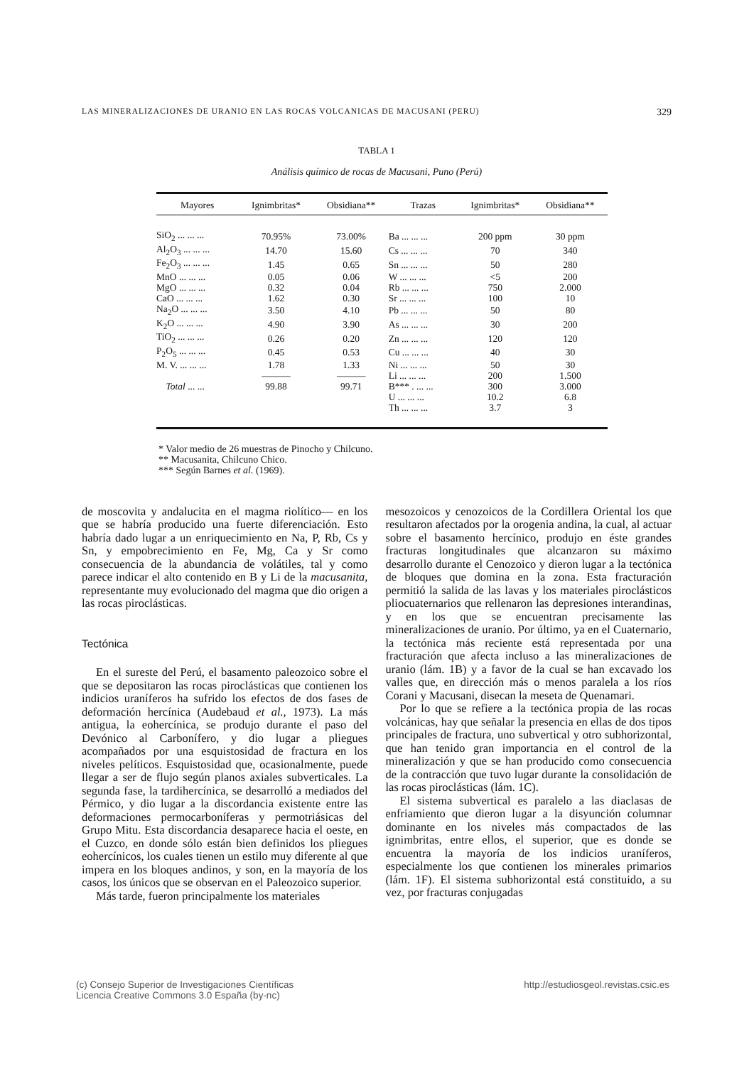LAS MINERALIZACIONES DE URANIO EN LAS ROCAS VOLCANICAS DE MACUSANI (PERU) 329
TABLA 1
Análisis químico de rocas de Macusani, Puno (Perú)
| Mayores | Ignimbritas* | Obsidiana** | Trazas | Ignimbritas* | Obsidiana** |
| --- | --- | --- | --- | --- | --- |
| SiO<sub>2</sub> ... ... ... | 70.95% | 73.00% | Ba ... ... ... | 200 ppm | 30 ppm |
| Al<sub>2</sub>O<sub>3</sub> ... ... ... | 14.70 | 15.60 | Cs ... ... ... | 70 | 340 |
| Fe<sub>2</sub>O<sub>3</sub> ... ... ... | 1.45 | 0.65 | Sn ... ... ... | 50 | 280 |
| MnO ... ... ... | 0.05 | 0.06 | W ... ... ... | <5 | 200 |
| MgO ... ... ... | 0.32 | 0.04 | Rb ... ... ... | 750 | 2.000 |
| CaO ... ... ... | 1.62 | 0.30 | Sr ... ... ... | 100 | 10 |
| Na<sub>2</sub>O ... ... ... | 3.50 | 4.10 | Pb ... ... ... | 50 | 80 |
| K<sub>2</sub>O ... ... ... | 4.90 | 3.90 | As ... ... ... | 30 | 200 |
| TiO<sub>2</sub> ... ... ... | 0.26 | 0.20 | Zn ... ... ... | 120 | 120 |
| P<sub>2</sub>O<sub>5</sub> ... ... ... | 0.45 | 0.53 | Cu ... ... ... | 40 | 30 |
| M. V. ... ... ... | 1.78 | 1.33 | Ni ... ... ... | 50 | 30 |
| | ——— | ——— | Li ... ... ... | 200 | 1.500 |
| Total ... ... | 99.88 | 99.71 | B*** . ... ... | 300 | 3.000 |
| | | | U ... ... ... | 10.2 | 6.8 |
| | | | Th ... ... ... | 3.7 | 3 |
* Valor medio de 26 muestras de Pinocho y Chilcuno.
** Macusanita, Chilcuno Chico.
*** Según Barnes et al. (1969).
de moscovita y andalucita en el magma riolítico— en los que se habría producido una fuerte diferenciación. Esto habría dado lugar a un enriquecimiento en Na, P, Rb, Cs y Sn, y empobrecimiento en Fe, Mg, Ca y Sr como consecuencia de la abundancia de volátiles, tal y como parece indicar el alto contenido en B y Li de la macusanita, representante muy evolucionado del magma que dio origen a las rocas piroclásticas.
Tectónica
En el sureste del Perú, el basamento paleozoico sobre el que se depositaron las rocas piroclásticas que contienen los indicios uraníferos ha sufrido los efectos de dos fases de deformación hercínica (Audebaud et al., 1973). La más antigua, la eohercínica, se produjo durante el paso del Devónico al Carbonífero, y dio lugar a pliegues acompañados por una esquistosidad de fractura en los niveles pelíticos. Esquistosidad que, ocasionalmente, puede llegar a ser de flujo según planos axiales subverticales. La segunda fase, la tardihercínica, se desarrolló a mediados del Pérmico, y dio lugar a la discordancia existente entre las deformaciones permocarboníferas y permotriásicas del Grupo Mitu. Esta discordancia desaparece hacia el oeste, en el Cuzco, en donde sólo están bien definidos los pliegues eohercínicos, los cuales tienen un estilo muy diferente al que impera en los bloques andinos, y son, en la mayoría de los casos, los únicos que se observan en el Paleozoico superior.
Más tarde, fueron principalmente los materiales
mesozoicos y cenozoicos de la Cordillera Oriental los que resultaron afectados por la orogenia andina, la cual, al actuar sobre el basamento hercínico, produjo en éste grandes fracturas longitudinales que alcanzaron su máximo desarrollo durante el Cenozoico y dieron lugar a la tectónica de bloques que domina en la zona. Esta fracturación permitió la salida de las lavas y los materiales piroclásticos pliocuaternarios que rellenaron las depresiones interandinas, y en los que se encuentran precisamente las mineralizaciones de uranio. Por último, ya en el Cuaternario, la tectónica más reciente está representada por una fracturación que afecta incluso a las mineralizaciones de uranio (lám. 1B) y a favor de la cual se han excavado los valles que, en dirección más o menos paralela a los ríos Corani y Macusani, disecan la meseta de Quenamari.
Por lo que se refiere a la tectónica propia de las rocas volcánicas, hay que señalar la presencia en ellas de dos tipos principales de fractura, uno subvertical y otro subhorizontal, que han tenido gran importancia en el control de la mineralización y que se han producido como consecuencia de la contracción que tuvo lugar durante la consolidación de las rocas piroclásticas (lám. 1C).
El sistema subvertical es paralelo a las diaclasas de enfriamiento que dieron lugar a la disyunción columnar dominante en los niveles más compactados de las ignimbritas, entre ellos, el superior, que es donde se encuentra la mayoría de los indicios uraníferos, especialmente los que contienen los minerales primarios (lám. 1F). El sistema subhorizontal está constituido, a su vez, por fracturas conjugadas
(c) Consejo Superior de Investigaciones Científicas
Licencia Creative Commons 3.0 España (by-nc)
http://estudiosgeol.revistas.csic.es